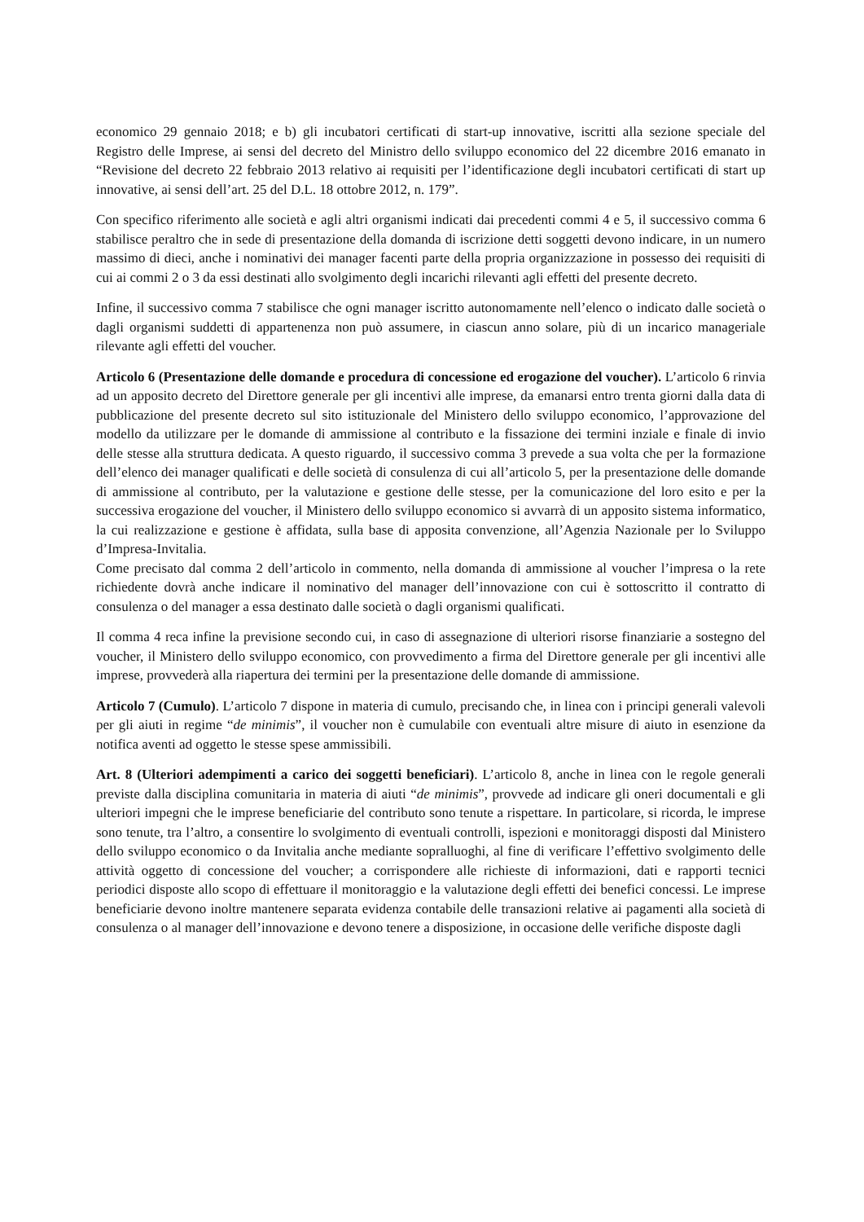economico 29 gennaio 2018; e b) gli incubatori certificati di start-up innovative, iscritti alla sezione speciale del Registro delle Imprese, ai sensi del decreto del Ministro dello sviluppo economico del 22 dicembre 2016 emanato in “Revisione del decreto 22 febbraio 2013 relativo ai requisiti per l’identificazione degli incubatori certificati di start up innovative, ai sensi dell’art. 25 del D.L. 18 ottobre 2012, n. 179”.
Con specifico riferimento alle società e agli altri organismi indicati dai precedenti commi 4 e 5, il successivo comma 6 stabilisce peraltro che in sede di presentazione della domanda di iscrizione detti soggetti devono indicare, in un numero massimo di dieci, anche i nominativi dei manager facenti parte della propria organizzazione in possesso dei requisiti di cui ai commi 2 o 3 da essi destinati allo svolgimento degli incarichi rilevanti agli effetti del presente decreto.
Infine, il successivo comma 7 stabilisce che ogni manager iscritto autonomamente nell’elenco o indicato dalle società o dagli organismi suddetti di appartenenza non può assumere, in ciascun anno solare, più di un incarico manageriale rilevante agli effetti del voucher.
Articolo 6 (Presentazione delle domande e procedura di concessione ed erogazione del voucher). L’articolo 6 rinvia ad un apposito decreto del Direttore generale per gli incentivi alle imprese, da emanarsi entro trenta giorni dalla data di pubblicazione del presente decreto sul sito istituzionale del Ministero dello sviluppo economico, l’approvazione del modello da utilizzare per le domande di ammissione al contributo e la fissazione dei termini inziale e finale di invio delle stesse alla struttura dedicata. A questo riguardo, il successivo comma 3 prevede a sua volta che per la formazione dell’elenco dei manager qualificati e delle società di consulenza di cui all’articolo 5, per la presentazione delle domande di ammissione al contributo, per la valutazione e gestione delle stesse, per la comunicazione del loro esito e per la successiva erogazione del voucher, il Ministero dello sviluppo economico si avvarrà di un apposito sistema informatico, la cui realizzazione e gestione è affidata, sulla base di apposita convenzione, all’Agenzia Nazionale per lo Sviluppo d’Impresa-Invitalia.
Come precisato dal comma 2 dell’articolo in commento, nella domanda di ammissione al voucher l’impresa o la rete richiedente dovrà anche indicare il nominativo del manager dell’innovazione con cui è sottoscritto il contratto di consulenza o del manager a essa destinato dalle società o dagli organismi qualificati.
Il comma 4 reca infine la previsione secondo cui, in caso di assegnazione di ulteriori risorse finanziarie a sostegno del voucher, il Ministero dello sviluppo economico, con provvedimento a firma del Direttore generale per gli incentivi alle imprese, provvederà alla riapertura dei termini per la presentazione delle domande di ammissione.
Articolo 7 (Cumulo). L’articolo 7 dispone in materia di cumulo, precisando che, in linea con i principi generali valevoli per gli aiuti in regime “de minimis”, il voucher non è cumulabile con eventuali altre misure di aiuto in esenzione da notifica aventi ad oggetto le stesse spese ammissibili.
Art. 8 (Ulteriori adempimenti a carico dei soggetti beneficiari). L’articolo 8, anche in linea con le regole generali previste dalla disciplina comunitaria in materia di aiuti “de minimis”, provvede ad indicare gli oneri documentali e gli ulteriori impegni che le imprese beneficiarie del contributo sono tenute a rispettare. In particolare, si ricorda, le imprese sono tenute, tra l’altro, a consentire lo svolgimento di eventuali controlli, ispezioni e monitoraggi disposti dal Ministero dello sviluppo economico o da Invitalia anche mediante sopralluoghi, al fine di verificare l’effettivo svolgimento delle attività oggetto di concessione del voucher; a corrispondere alle richieste di informazioni, dati e rapporti tecnici periodici disposte allo scopo di effettuare il monitoraggio e la valutazione degli effetti dei benefici concessi. Le imprese beneficiarie devono inoltre mantenere separata evidenza contabile delle transazioni relative ai pagamenti alla società di consulenza o al manager dell’innovazione e devono tenere a disposizione, in occasione delle verifiche disposte dagli